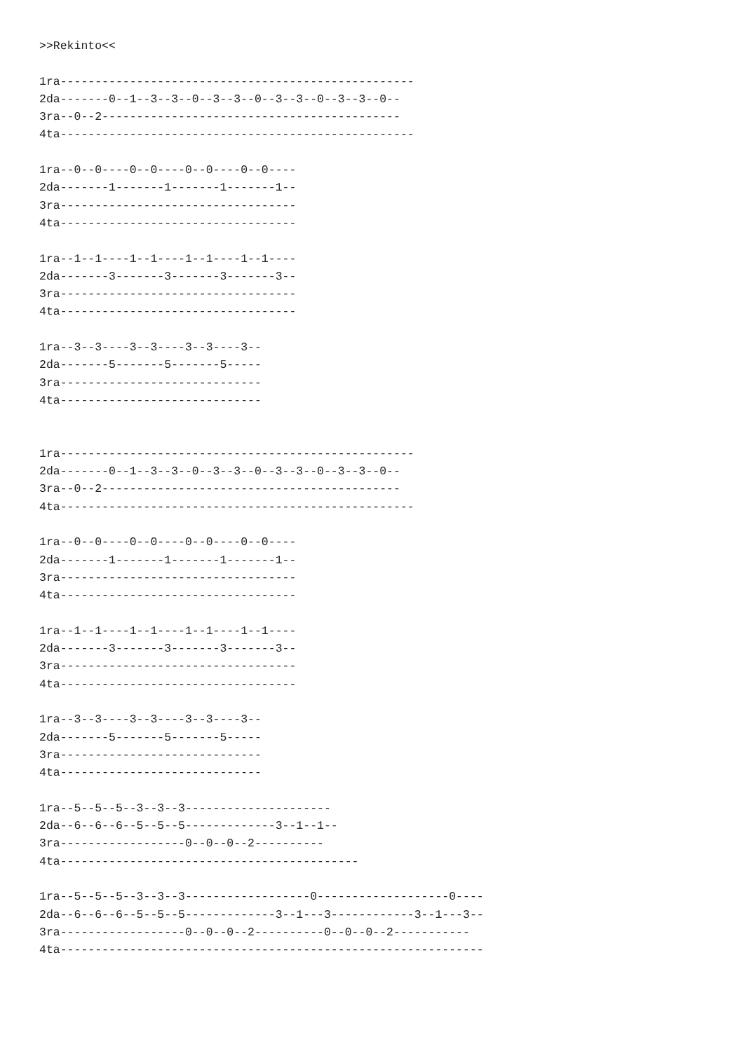>>Rekinto<<

1ra---------------------------------------------------
2da-------0--1--3--3--0--3--3--0--3--3--0--3--3--0--
3ra--0--2-------------------------------------------
4ta---------------------------------------------------

1ra--0--0----0--0----0--0----0--0----
2da-------1-------1-------1-------1--
3ra----------------------------------
4ta----------------------------------

1ra--1--1----1--1----1--1----1--1----
2da-------3-------3-------3-------3--
3ra----------------------------------
4ta----------------------------------

1ra--3--3----3--3----3--3----3--
2da-------5-------5-------5-----
3ra-----------------------------
4ta-----------------------------


1ra---------------------------------------------------
2da-------0--1--3--3--0--3--3--0--3--3--0--3--3--0--
3ra--0--2-------------------------------------------
4ta---------------------------------------------------

1ra--0--0----0--0----0--0----0--0----
2da-------1-------1-------1-------1--
3ra----------------------------------
4ta----------------------------------

1ra--1--1----1--1----1--1----1--1----
2da-------3-------3-------3-------3--
3ra----------------------------------
4ta----------------------------------

1ra--3--3----3--3----3--3----3--
2da-------5-------5-------5-----
3ra-----------------------------
4ta-----------------------------

1ra--5--5--5--3--3--3---------------------
2da--6--6--6--5--5--5-------------3--1--1--
3ra------------------0--0--0--2----------
4ta-------------------------------------------

1ra--5--5--5--3--3--3------------------0-------------------0----
2da--6--6--6--5--5--5-------------3--1---3------------3--1---3--
3ra------------------0--0--0--2----------0--0--0--2-----------
4ta-------------------------------------------------------------